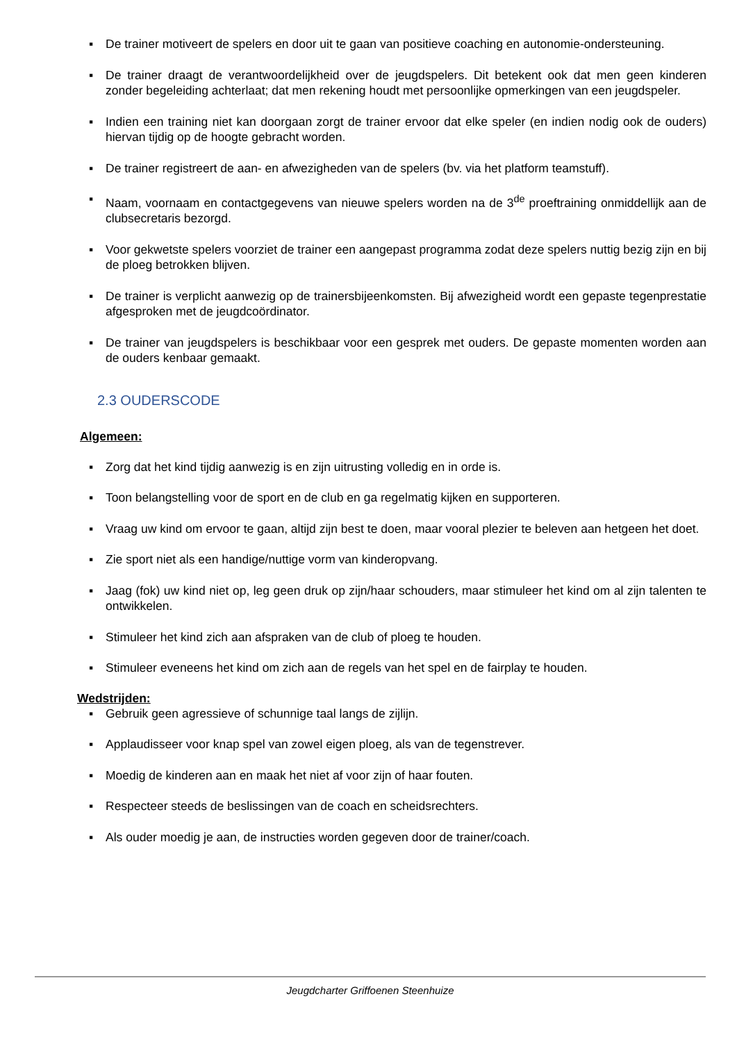▪ De trainer motiveert de spelers en door uit te gaan van positieve coaching en autonomie-ondersteuning.
▪ De trainer draagt de verantwoordelijkheid over de jeugdspelers. Dit betekent ook dat men geen kinderen zonder begeleiding achterlaat; dat men rekening houdt met persoonlijke opmerkingen van een jeugdspeler.
▪ Indien een training niet kan doorgaan zorgt de trainer ervoor dat elke speler (en indien nodig ook de ouders) hiervan tijdig op de hoogte gebracht worden.
▪ De trainer registreert de aan- en afwezigheden van de spelers (bv. via het platform teamstuff).
▪ Naam, voornaam en contactgegevens van nieuwe spelers worden na de 3<sup>de</sup> proeftraining onmiddellijk aan de clubsecretaris bezorgd.
▪ Voor gekwetste spelers voorziet de trainer een aangepast programma zodat deze spelers nuttig bezig zijn en bij de ploeg betrokken blijven.
▪ De trainer is verplicht aanwezig op de trainersbijeenkomsten. Bij afwezigheid wordt een gepaste tegenprestatie afgesproken met de jeugdcoördinator.
▪ De trainer van jeugdspelers is beschikbaar voor een gesprek met ouders. De gepaste momenten worden aan de ouders kenbaar gemaakt.
2.3 OUDERSCODE
Algemeen:
▪ Zorg dat het kind tijdig aanwezig is en zijn uitrusting volledig en in orde is.
▪ Toon belangstelling voor de sport en de club en ga regelmatig kijken en supporteren.
▪ Vraag uw kind om ervoor te gaan, altijd zijn best te doen, maar vooral plezier te beleven aan hetgeen het doet.
▪ Zie sport niet als een handige/nuttige vorm van kinderopvang.
▪ Jaag (fok) uw kind niet op, leg geen druk op zijn/haar schouders, maar stimuleer het kind om al zijn talenten te ontwikkelen.
▪ Stimuleer het kind zich aan afspraken van de club of ploeg te houden.
▪ Stimuleer eveneens het kind om zich aan de regels van het spel en de fairplay te houden.
Wedstrijden:
▪ Gebruik geen agressieve of schunnige taal langs de zijlijn.
▪ Applaudisseer voor knap spel van zowel eigen ploeg, als van de tegenstrever.
▪ Moedig de kinderen aan en maak het niet af voor zijn of haar fouten.
▪ Respecteer steeds de beslissingen van de coach en scheidsrechters.
▪ Als ouder moedig je aan, de instructies worden gegeven door de trainer/coach.
Jeugdcharter Griffoenen Steenhuize